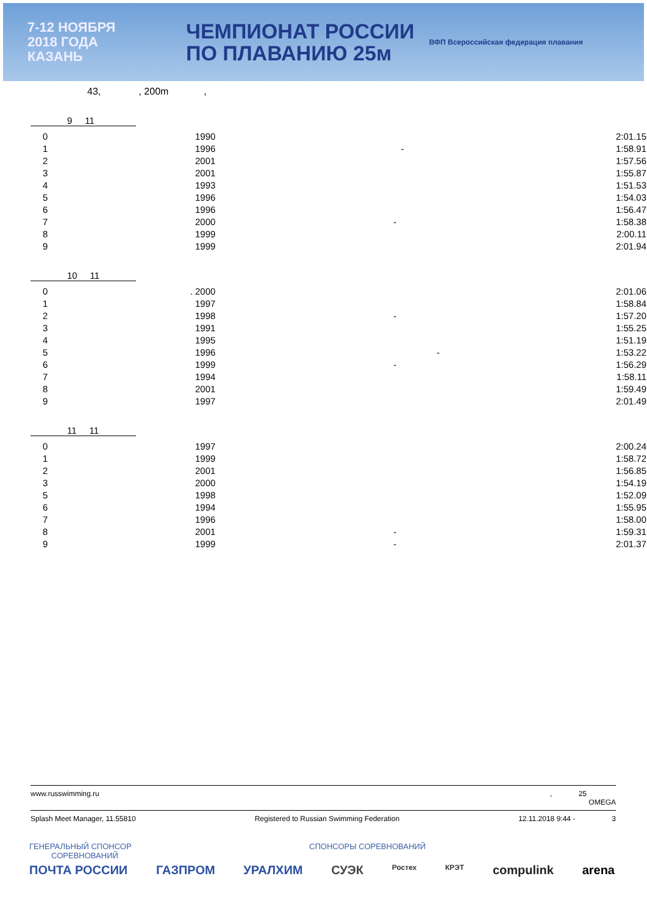7-12 НОЯБРЯ
2018 ГОДА
КАЗАНЬ
ЧЕМПИОНАТ РОССИИ
ПО ПЛАВАНИЮ 25м
ВФП Всероссийская федерация плавания
43, , 200m ,
9 11
| 0 | 1990 | | 2:01.15 |
| 1 | 1996 | - | 1:58.91 |
| 2 | 2001 | | 1:57.56 |
| 3 | 2001 | | 1:55.87 |
| 4 | 1993 | | 1:51.53 |
| 5 | 1996 | | 1:54.03 |
| 6 | 1996 | | 1:56.47 |
| 7 | 2000 | - | 1:58.38 |
| 8 | 1999 | | 2:00.11 |
| 9 | 1999 | | 2:01.94 |
10 11
| 0 . | 2000 | | 2:01.06 |
| 1 | 1997 | | 1:58.84 |
| 2 | 1998 | - | 1:57.20 |
| 3 | 1991 | | 1:55.25 |
| 4 | 1995 | | 1:51.19 |
| 5 | 1996 | - | 1:53.22 |
| 6 | 1999 | - | 1:56.29 |
| 7 | 1994 | | 1:58.11 |
| 8 | 2001 | | 1:59.49 |
| 9 | 1997 | | 2:01.49 |
11 11
| 0 | 1997 | | 2:00.24 |
| 1 | 1999 | | 1:58.72 |
| 2 | 2001 | | 1:56.85 |
| 3 | 2000 | | 1:54.19 |
| 5 | 1998 | | 1:52.09 |
| 6 | 1994 | | 1:55.95 |
| 7 | 1996 | | 1:58.00 |
| 8 | 2001 | - | 1:59.31 |
| 9 | 1999 | - | 2:01.37 |
www.russwimming.ru, 25
OMEGA
Splash Meet Manager, 11.55810 Registered to Russian Swimming Federation 12.11.2018 9:44 - 3
ГЕНЕРАЛЬНЫЙ СПОНСОР
СОРЕВНОВАНИЙ СПОНСОРЫ СОРЕВНОВАНИЙ
ПОЧТА РОССИИ ГАЗПРОМ УРАЛХИМ СУЭК Ростех КРЭТ compulink arena